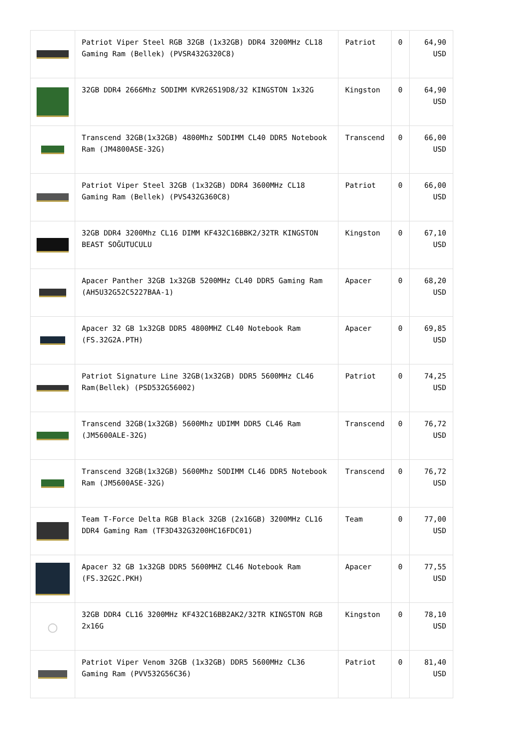| | Patriot Viper Steel RGB 32GB (1x32GB) DDR4 3200MHz CL18 Gaming Ram (Bellek) (PVSR432G320C8) | Patriot | 0 | 64,90 USD |
| | 32GB DDR4 2666Mhz SODIMM KVR26S19D8/32 KINGSTON 1x32G | Kingston | 0 | 64,90 USD |
| | Transcend 32GB(1x32GB) 4800Mhz SODIMM CL40 DDR5 Notebook Ram (JM4800ASE-32G) | Transcend | 0 | 66,00 USD |
| | Patriot Viper Steel 32GB (1x32GB) DDR4 3600MHz CL18 Gaming Ram (Bellek) (PVS432G360C8) | Patriot | 0 | 66,00 USD |
| | 32GB DDR4 3200Mhz CL16 DIMM KF432C16BBK2/32TR KINGSTON BEAST SOĞUTUCULU | Kingston | 0 | 67,10 USD |
| | Apacer Panther 32GB 1x32GB 5200MHz CL40 DDR5 Gaming Ram (AH5U32G52C5227BAA-1) | Apacer | 0 | 68,20 USD |
| | Apacer 32 GB 1x32GB DDR5 4800MHZ CL40 Notebook Ram (FS.32G2A.PTH) | Apacer | 0 | 69,85 USD |
| | Patriot Signature Line 32GB(1x32GB) DDR5 5600MHz CL46 Ram(Bellek) (PSD532G56002) | Patriot | 0 | 74,25 USD |
| | Transcend 32GB(1x32GB) 5600Mhz UDIMM DDR5 CL46 Ram (JM5600ALE-32G) | Transcend | 0 | 76,72 USD |
| | Transcend 32GB(1x32GB) 5600Mhz SODIMM CL46 DDR5 Notebook Ram (JM5600ASE-32G) | Transcend | 0 | 76,72 USD |
| | Team T-Force Delta RGB Black 32GB (2x16GB) 3200MHz CL16 DDR4 Gaming Ram (TF3D432G3200HC16FDC01) | Team | 0 | 77,00 USD |
| | Apacer 32 GB 1x32GB DDR5 5600MHZ CL46 Notebook Ram (FS.32G2C.PKH) | Apacer | 0 | 77,55 USD |
| ◯ | 32GB DDR4 CL16 3200MHz KF432C16BB2AK2/32TR KINGSTON RGB 2x16G | Kingston | 0 | 78,10 USD |
| | Patriot Viper Venom 32GB (1x32GB) DDR5 5600MHz CL36 Gaming Ram (PVV532G56C36) | Patriot | 0 | 81,40 USD |